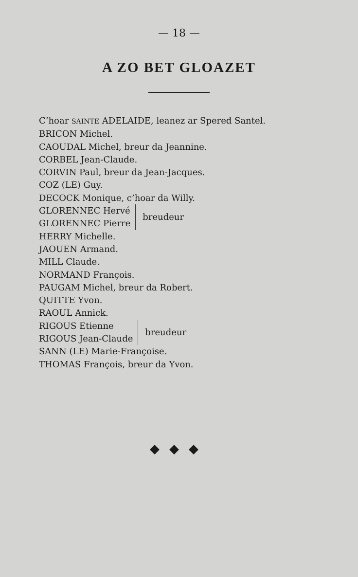— 18 —
A ZO BET GLOAZET
C’hoar SAINTE ADELAIDE, leanez ar Spered Santel.
BRICON Michel.
CAOUDAL Michel, breur da Jeannine.
CORBEL Jean-Claude.
CORVIN Paul, breur da Jean-Jacques.
COZ (LE) Guy.
DECOCK Monique, c’hoar da Willy.
GLORENNEC Hervé
GLORENNEC Pierre
breudeur
HERRY Michelle.
JAOUEN Armand.
MILL Claude.
NORMAND François.
PAUGAM Michel, breur da Robert.
QUITTE Yvon.
RAOUL Annick.
RIGOUS Etienne
RIGOUS Jean-Claude
breudeur
SANN (LE) Marie-Françoise.
THOMAS François, breur da Yvon.
◆◆◆